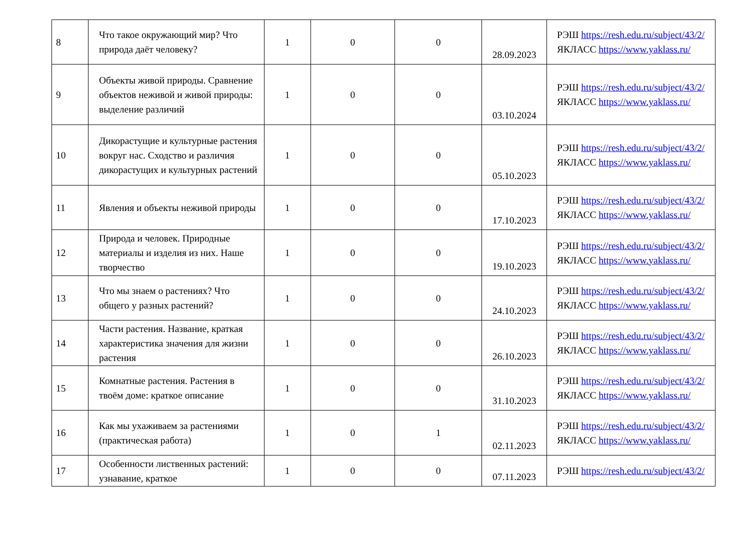| 8 | Что такое окружающий мир? Что природа даёт человеку? | 1 | 0 | 0 | 28.09.2023 | РЭШ https://resh.edu.ru/subject/43/2/ ЯКЛАСС https://www.yaklass.ru/ |
| 9 | Объекты живой природы. Сравнение объектов неживой и живой природы: выделение различий | 1 | 0 | 0 | 03.10.2024 | РЭШ https://resh.edu.ru/subject/43/2/ ЯКЛАСС https://www.yaklass.ru/ |
| 10 | Дикорастущие и культурные растения вокруг нас. Сходство и различия дикорастущих и культурных растений | 1 | 0 | 0 | 05.10.2023 | РЭШ https://resh.edu.ru/subject/43/2/ ЯКЛАСС https://www.yaklass.ru/ |
| 11 | Явления и объекты неживой природы | 1 | 0 | 0 | 17.10.2023 | РЭШ https://resh.edu.ru/subject/43/2/ ЯКЛАСС https://www.yaklass.ru/ |
| 12 | Природа и человек. Природные материалы и изделия из них. Наше творчество | 1 | 0 | 0 | 19.10.2023 | РЭШ https://resh.edu.ru/subject/43/2/ ЯКЛАСС https://www.yaklass.ru/ |
| 13 | Что мы знаем о растениях? Что общего у разных растений? | 1 | 0 | 0 | 24.10.2023 | РЭШ https://resh.edu.ru/subject/43/2/ ЯКЛАСС https://www.yaklass.ru/ |
| 14 | Части растения. Название, краткая характеристика значения для жизни растения | 1 | 0 | 0 | 26.10.2023 | РЭШ https://resh.edu.ru/subject/43/2/ ЯКЛАСС https://www.yaklass.ru/ |
| 15 | Комнатные растения. Растения в твоём доме: краткое описание | 1 | 0 | 0 | 31.10.2023 | РЭШ https://resh.edu.ru/subject/43/2/ ЯКЛАСС https://www.yaklass.ru/ |
| 16 | Как мы ухаживаем за растениями (практическая работа) | 1 | 0 | 1 | 02.11.2023 | РЭШ https://resh.edu.ru/subject/43/2/ ЯКЛАСС https://www.yaklass.ru/ |
| 17 | Особенности лиственных растений: узнавание, краткое | 1 | 0 | 0 | 07.11.2023 | РЭШ https://resh.edu.ru/subject/43/2/ |